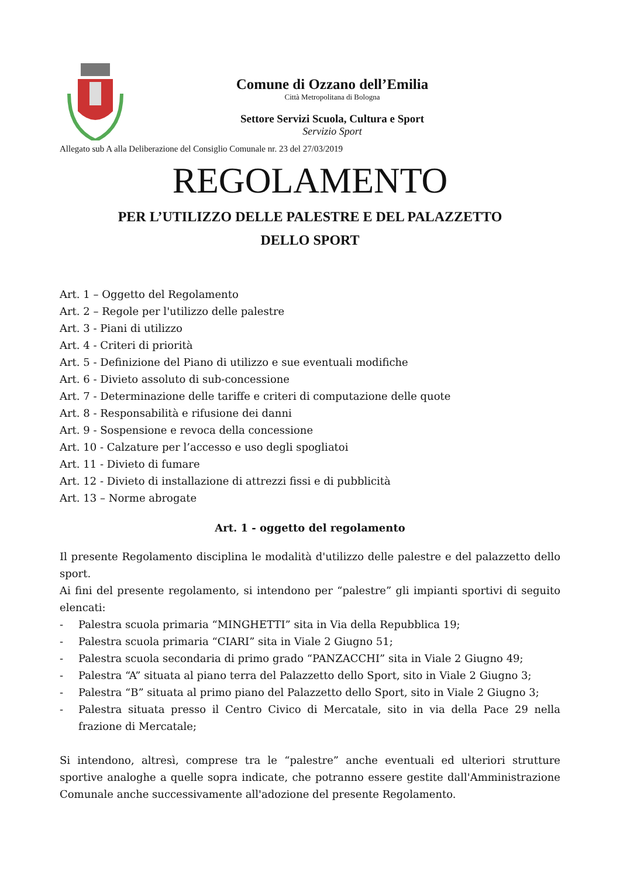Comune di Ozzano dell’Emilia
Città Metropolitana di Bologna
Settore Servizi Scuola, Cultura e Sport
Servizio Sport
Allegato sub A alla Deliberazione del Consiglio Comunale nr. 23 del 27/03/2019
REGOLAMENTO
PER L’UTILIZZO DELLE PALESTRE E DEL PALAZZETTO
DELLO SPORT
Art. 1 – Oggetto del Regolamento
Art. 2 – Regole per l'utilizzo delle palestre
Art. 3 - Piani di utilizzo
Art. 4 - Criteri di priorità
Art. 5 - Definizione del Piano di utilizzo e sue eventuali modifiche
Art. 6 - Divieto assoluto di sub-concessione
Art. 7 - Determinazione delle tariffe e criteri di computazione delle quote
Art. 8 - Responsabilità e rifusione dei danni
Art. 9 - Sospensione e revoca della concessione
Art. 10 - Calzature per l’accesso e uso degli spogliatoi
Art. 11 - Divieto di fumare
Art. 12 - Divieto di installazione di attrezzi fissi e di pubblicità
Art. 13 – Norme abrogate
Art. 1 - oggetto del regolamento
Il presente Regolamento disciplina le modalità d'utilizzo delle palestre e del palazzetto dello sport.
Ai fini del presente regolamento, si intendono per “palestre” gli impianti sportivi di seguito elencati:
- Palestra scuola primaria “MINGHETTI” sita in Via della Repubblica 19;
- Palestra scuola primaria “CIARI” sita in Viale 2 Giugno 51;
- Palestra scuola secondaria di primo grado “PANZACCHI” sita in Viale 2 Giugno 49;
- Palestra “A” situata al piano terra del Palazzetto dello Sport, sito in Viale 2 Giugno 3;
- Palestra “B” situata al primo piano del Palazzetto dello Sport, sito in Viale 2 Giugno 3;
- Palestra situata presso il Centro Civico di Mercatale, sito in via della Pace 29 nella frazione di Mercatale;
Si intendono, altresì, comprese tra le “palestre” anche eventuali ed ulteriori strutture sportive analoghe a quelle sopra indicate, che potranno essere gestite dall'Amministrazione Comunale anche successivamente all'adozione del presente Regolamento.